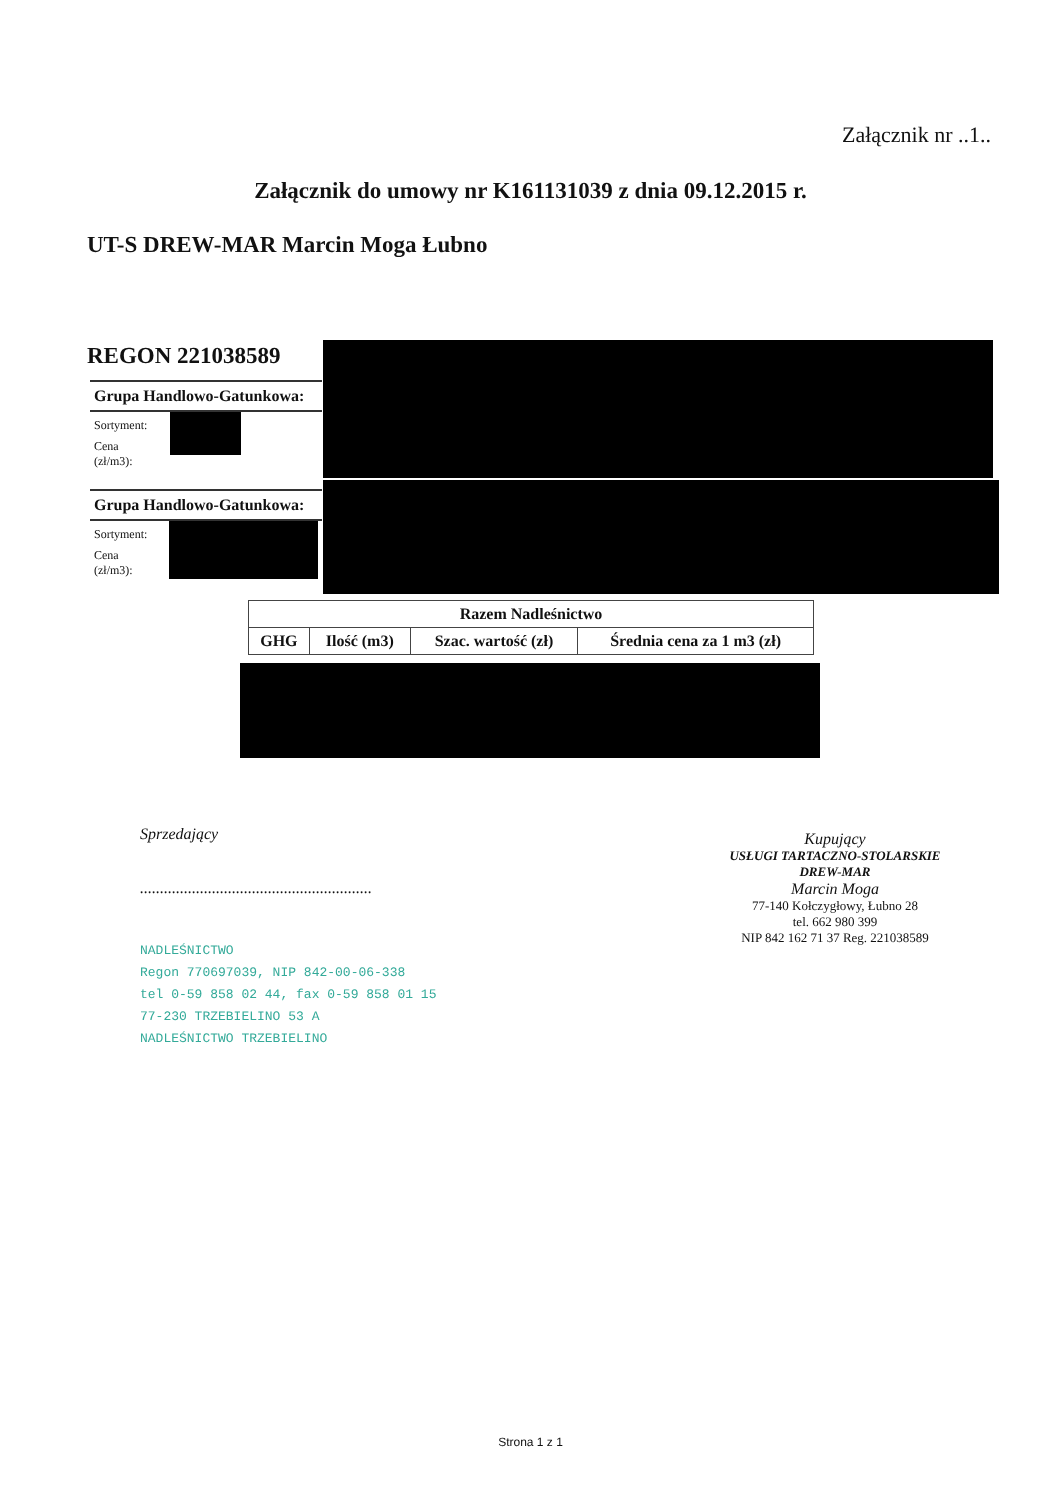Załącznik nr ..1..
Załącznik do umowy nr K161131039 z dnia 09.12.2015 r.
UT-S DREW-MAR Marcin Moga Łubno
REGON 221038589
Grupa Handlowo-Gatunkowa:
Sortyment:
Cena
(zł/m3):
Grupa Handlowo-Gatunkowa:
Sortyment:
Cena
(zł/m3):
| Razem Nadleśnictwo | | | |
| --- | --- | --- | --- |
| GHG | Ilość (m3) | Szac. wartość (zł) | Średnia cena za 1 m3 (zł) |
Sprzedający
..........................................................
NADLEŚNICTWO
Regon 770697039, NIP 842-00-06-338
tel 0-59 858 02 44, fax 0-59 858 01 15
77-230 TRZEBIELINO 53 A
NADLEŚNICTWO TRZEBIELINO
Kupujący
USŁUGI TARTACZNO-STOLARSKIE
DREW-MAR
Marcin Moga
77-140 Kołczygłowy, Łubno 28
tel. 662 980 399
NIP 842 162 71 37 Reg. 221038589
Strona 1 z 1